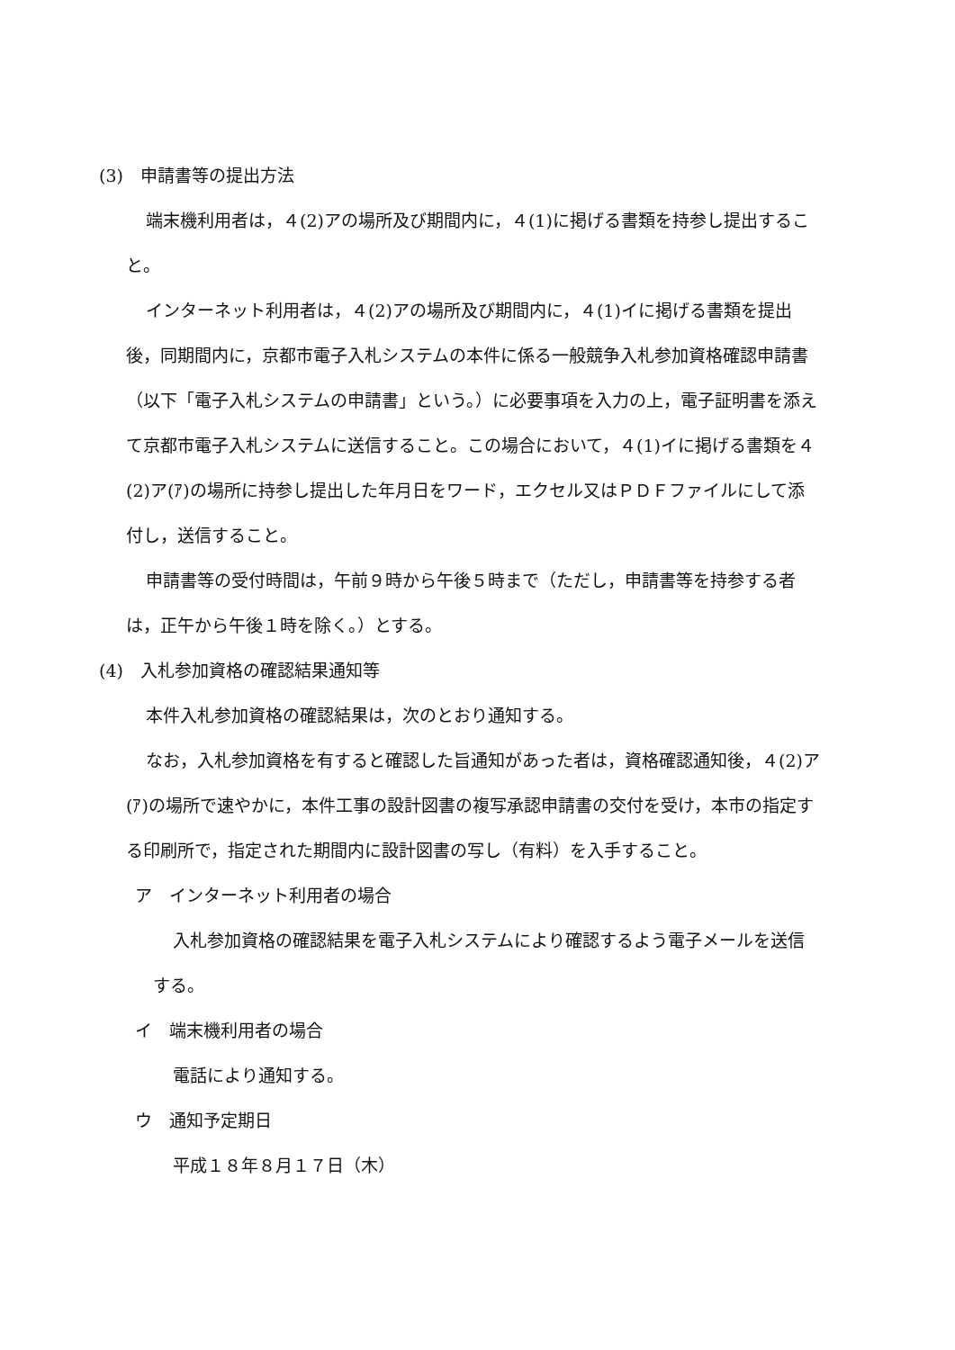(3)　申請書等の提出方法
端末機利用者は，４(2)アの場所及び期間内に，４(1)に掲げる書類を持参し提出すること。
インターネット利用者は，４(2)アの場所及び期間内に，４(1)イに掲げる書類を提出後，同期間内に，京都市電子入札システムの本件に係る一般競争入札参加資格確認申請書（以下「電子入札システムの申請書」という。）に必要事項を入力の上，電子証明書を添えて京都市電子入札システムに送信すること。この場合において，４(1)イに掲げる書類を４(2)ア(ｱ)の場所に持参し提出した年月日をワード，エクセル又はＰＤＦファイルにして添付し，送信すること。
申請書等の受付時間は，午前９時から午後５時まで（ただし，申請書等を持参する者は，正午から午後１時を除く。）とする。
(4)　入札参加資格の確認結果通知等
本件入札参加資格の確認結果は，次のとおり通知する。
なお，入札参加資格を有すると確認した旨通知があった者は，資格確認通知後，４(2)ア(ｱ)の場所で速やかに，本件工事の設計図書の複写承認申請書の交付を受け，本市の指定する印刷所で，指定された期間内に設計図書の写し（有料）を入手すること。
ア　インターネット利用者の場合
入札参加資格の確認結果を電子入札システムにより確認するよう電子メールを送信する。
イ　端末機利用者の場合
電話により通知する。
ウ　通知予定期日
平成１８年８月１７日（木）